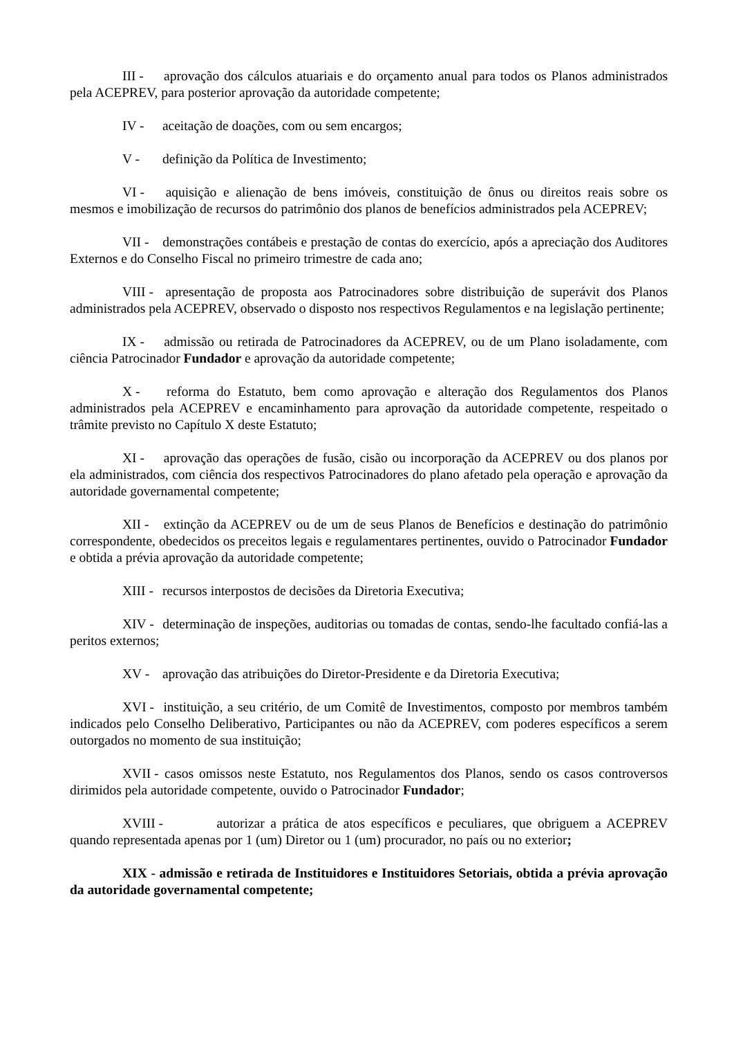III - aprovação dos cálculos atuariais e do orçamento anual para todos os Planos administrados pela ACEPREV, para posterior aprovação da autoridade competente;
IV - aceitação de doações, com ou sem encargos;
V - definição da Política de Investimento;
VI - aquisição e alienação de bens imóveis, constituição de ônus ou direitos reais sobre os mesmos e imobilização de recursos do patrimônio dos planos de benefícios administrados pela ACEPREV;
VII - demonstrações contábeis e prestação de contas do exercício, após a apreciação dos Auditores Externos e do Conselho Fiscal no primeiro trimestre de cada ano;
VIII - apresentação de proposta aos Patrocinadores sobre distribuição de superávit dos Planos administrados pela ACEPREV, observado o disposto nos respectivos Regulamentos e na legislação pertinente;
IX - admissão ou retirada de Patrocinadores da ACEPREV, ou de um Plano isoladamente, com ciência Patrocinador Fundador e aprovação da autoridade competente;
X - reforma do Estatuto, bem como aprovação e alteração dos Regulamentos dos Planos administrados pela ACEPREV e encaminhamento para aprovação da autoridade competente, respeitado o trâmite previsto no Capítulo X deste Estatuto;
XI - aprovação das operações de fusão, cisão ou incorporação da ACEPREV ou dos planos por ela administrados, com ciência dos respectivos Patrocinadores do plano afetado pela operação e aprovação da autoridade governamental competente;
XII - extinção da ACEPREV ou de um de seus Planos de Benefícios e destinação do patrimônio correspondente, obedecidos os preceitos legais e regulamentares pertinentes, ouvido o Patrocinador Fundador e obtida a prévia aprovação da autoridade competente;
XIII - recursos interpostos de decisões da Diretoria Executiva;
XIV - determinação de inspeções, auditorias ou tomadas de contas, sendo-lhe facultado confiá-las a peritos externos;
XV - aprovação das atribuições do Diretor-Presidente e da Diretoria Executiva;
XVI - instituição, a seu critério, de um Comitê de Investimentos, composto por membros também indicados pelo Conselho Deliberativo, Participantes ou não da ACEPREV, com poderes específicos a serem outorgados no momento de sua instituição;
XVII - casos omissos neste Estatuto, nos Regulamentos dos Planos, sendo os casos controversos dirimidos pela autoridade competente, ouvido o Patrocinador Fundador;
XVIII - autorizar a prática de atos específicos e peculiares, que obriguem a ACEPREV quando representada apenas por 1 (um) Diretor ou 1 (um) procurador, no país ou no exterior;
XIX - admissão e retirada de Instituidores e Instituidores Setoriais, obtida a prévia aprovação da autoridade governamental competente;